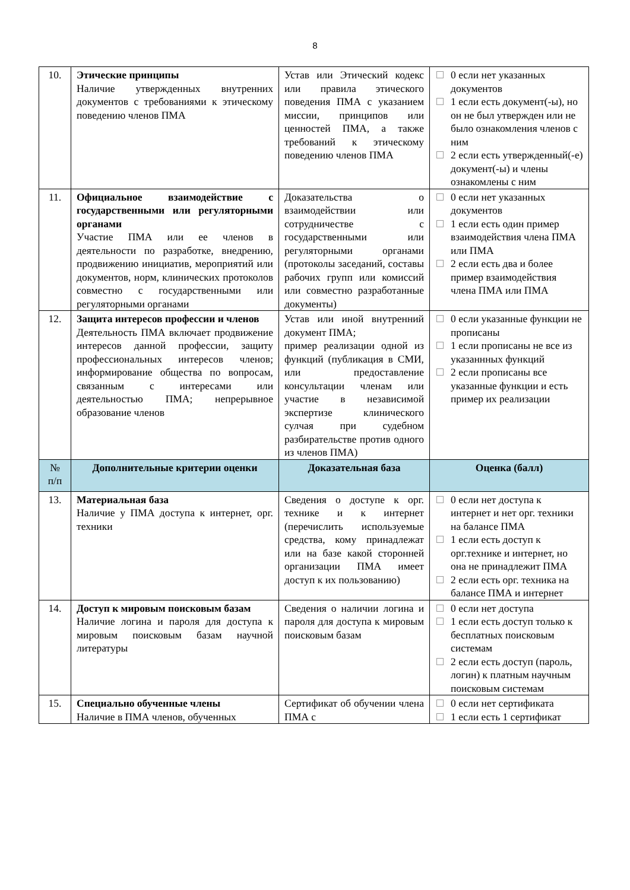8
| 10. | Этические принципы Наличие утвержденных внутренних документов с требованиями к этическому поведению членов ПМА | Устав или Этический кодекс или правила этического поведения ПМА с указанием миссии, принципов или ценностей ПМА, а также требований к этическому поведению членов ПМА | 0 если нет указанных документов 1 если есть документ(-ы), но он не был утвержден или не было ознакомления членов с ним 2 если есть утвержденный(-е) документ(-ы) и члены ознакомлены с ним |
| 11. | Официальное взаимодействие с государственными или регуляторными органами Участие ПМА или ее членов в деятельности по разработке, внедрению, продвижению инициатив, мероприятий или документов, норм, клинических протоколов совместно с государственными или регуляторными органами | Доказательства о взаимодействии или сотрудничестве с государственными или регуляторными органами (протоколы заседаний, составы рабочих групп или комиссий или совместно разработанные документы) | 0 если нет указанных документов 1 если есть один пример взаимодействия члена ПМА или ПМА 2 если есть два и более пример взаимодействия члена ПМА или ПМА |
| 12. | Защита интересов профессии и членов Деятельность ПМА включает продвижение интересов данной профессии, защиту профессиональных интересов членов; информирование общества по вопросам, связанным с интересами или деятельностью ПМА; непрерывное образование членов | Устав или иной внутренний документ ПМА; пример реализации одной из функций (публикация в СМИ, или предоставление консультации членам или участие в независимой экспертизе клинического сулчая при судебном разбирательстве против одного из членов ПМА) | 0 если указанные функции не прописаны 1 если прописаны не все из указаннных функций 2 если прописаны все указанные функции и есть пример их реализации |
| № п/п | Дополнительные критерии оценки | Доказательная база | Оценка (балл) |
| 13. | Материальная база Наличие у ПМА доступа к интернет, орг. техники | Сведения о доступе к орг. технике и к интернет (перечислить используемые средства, кому принадлежат или на базе какой сторонней организации ПМА имеет доступ к их пользованию) | 0 если нет доступа к интернет и нет орг. техники на балансе ПМА 1 если есть доступ к орг.технике и интернет, но она не принадлежит ПМА 2 если есть орг. техника на балансе ПМА и интернет |
| 14. | Доступ к мировым поисковым базам Наличие логина и пароля для доступа к мировым поисковым базам научной литературы | Сведения о наличии логина и пароля для доступа к мировым поисковым базам | 0 если нет доступа 1 если есть доступ только к бесплатных поисковым системам 2 если есть доступ (пароль, логин) к платным научным поисковым системам |
| 15. | Специально обученные члены Наличие в ПМА членов, обученных | Сертификат об обучении члена ПМА с | 0 если нет сертификата 1 если есть 1 сертификат |